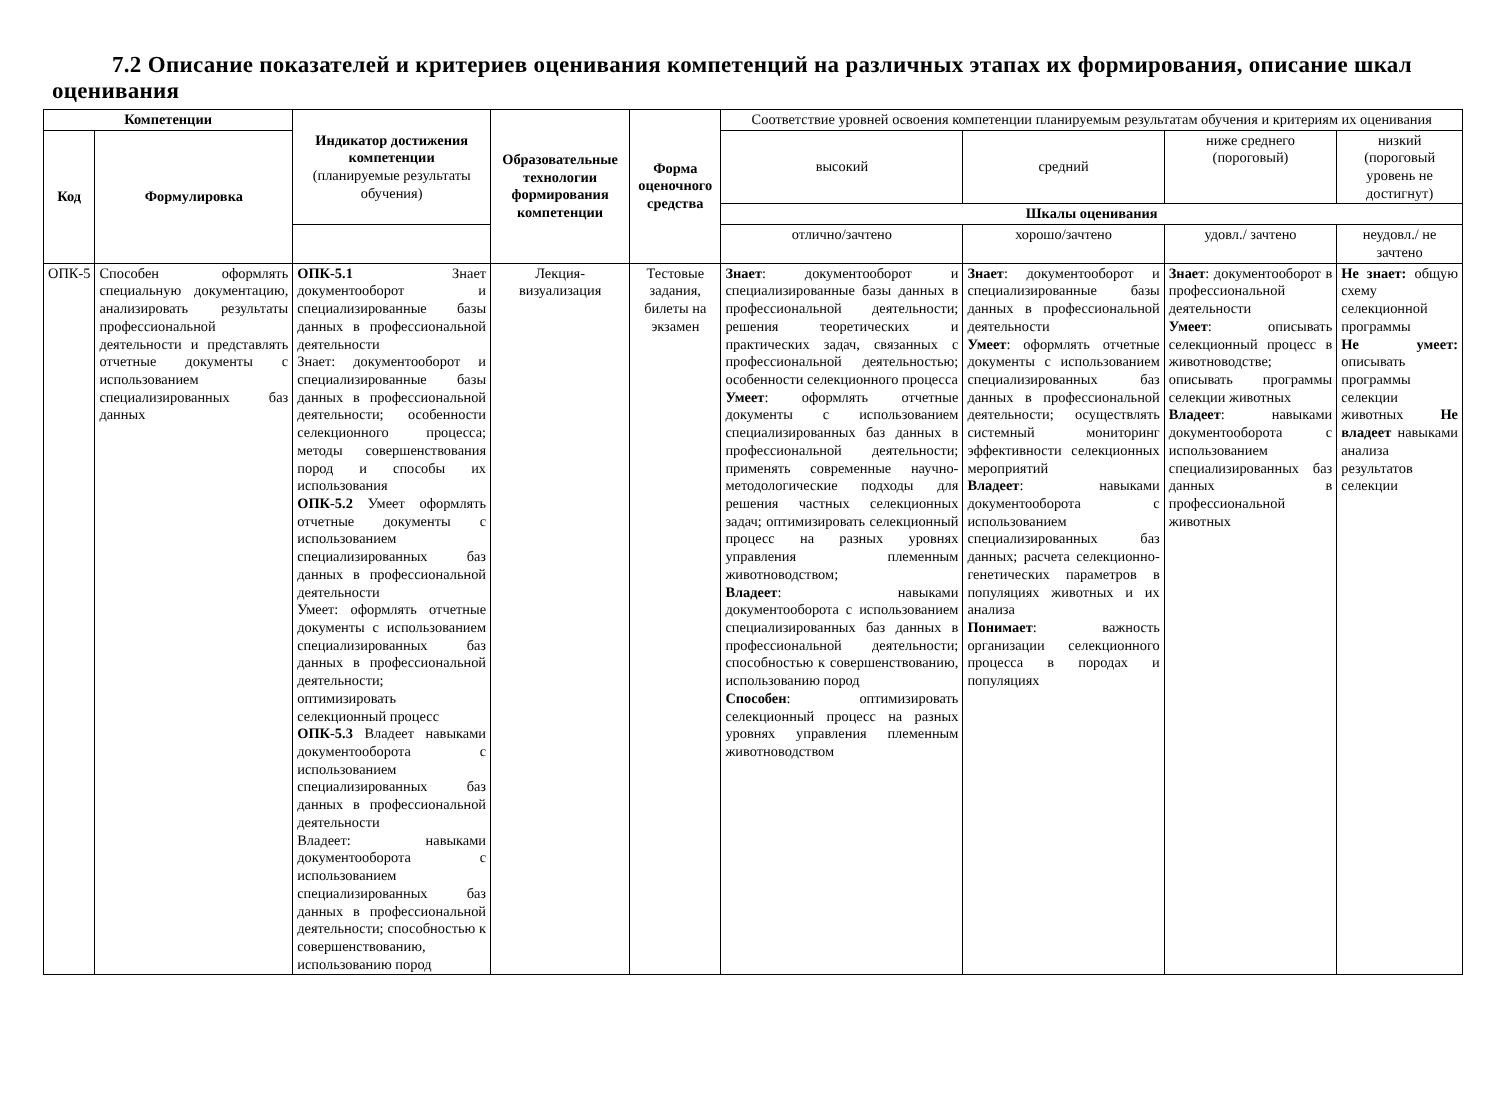7.2 Описание показателей и критериев оценивания компетенций на различных этапах их формирования, описание шкал оценивания
| Компетенции | | Индикатор достижения компетенции (планируемые результаты обучения) | Образовательные технологии формирования компетенции | Форма оценочного средства | Соответствие уровней освоения компетенции планируемым результатам обучения и критериям их оценивания | | | |
| Код | Формулировка | | | | высокий | средний | ниже среднего (пороговый) | низкий (пороговый уровень не достигнут) |
| | | | | | Шкалы оценивания | | | |
| | | | | | отлично/зачтено | хорошо/зачтено | удовл./ зачтено | неудовл./ не зачтено |
| ОПК-5 | Способен оформлять специальную документацию, анализировать результаты профессиональной деятельности и представлять отчетные документы с использованием специализированных баз данных | ОПК-5.1 Знает документооборот и специализированные базы данных в профессиональной деятельности Знает: документооборот и специализированные базы данных в профессиональной деятельности; особенности селекционного процесса; методы совершенствования пород и способы их использования ОПК-5.2 Умеет оформлять отчетные документы с использованием специализированных баз данных в профессиональной деятельности Умеет: оформлять отчетные документы с использованием специализированных баз данных в профессиональной деятельности; оптимизировать селекционный процесс ОПК-5.3 Владеет навыками документооборота с использованием специализированных баз данных в профессиональной деятельности Владеет: навыками документооборота с использованием специализированных баз данных в профессиональной деятельности; способностью к совершенствованию, использованию пород | Лекция-визуализация | Тестовые задания, билеты на экзамен | Знает : документооборот и специализированные базы данных в профессиональной деятельности; решения теоретических и практических задач, связанных с профессиональной деятельностью; особенности селекционного процесса Умеет : оформлять отчетные документы с использованием специализированных баз данных в профессиональной деятельности; применять современные научно-методологические подходы для решения частных селекционных задач; оптимизировать селекционный процесс на разных уровнях управления племенным животноводством; Владеет : навыками документооборота с использованием специализированных баз данных в профессиональной деятельности; способностью к совершенствованию, использованию пород Способен : оптимизировать селекционный процесс на разных уровнях управления племенным животноводством | Знает : документооборот и специализированные базы данных в профессиональной деятельности Умеет : оформлять отчетные документы с использованием специализированных баз данных в профессиональной деятельности; осуществлять системный мониторинг эффективности селекционных мероприятий Владеет : навыками документооборота с использованием специализированных баз данных; расчета селекционно-генетических параметров в популяциях животных и их анализа Понимает : важность организации селекционного процесса в породах и популяциях | Знает : документооборот в профессиональной деятельности Умеет : описывать селекционный процесс в животноводстве; описывать программы селекции животных Владеет : навыками документооборота с использованием специализированных баз данных в профессиональной животных | Не знает: общую схему селекционной программы Не умеет: описывать программы селекции животных Не владеет навыками анализа результатов селекции |